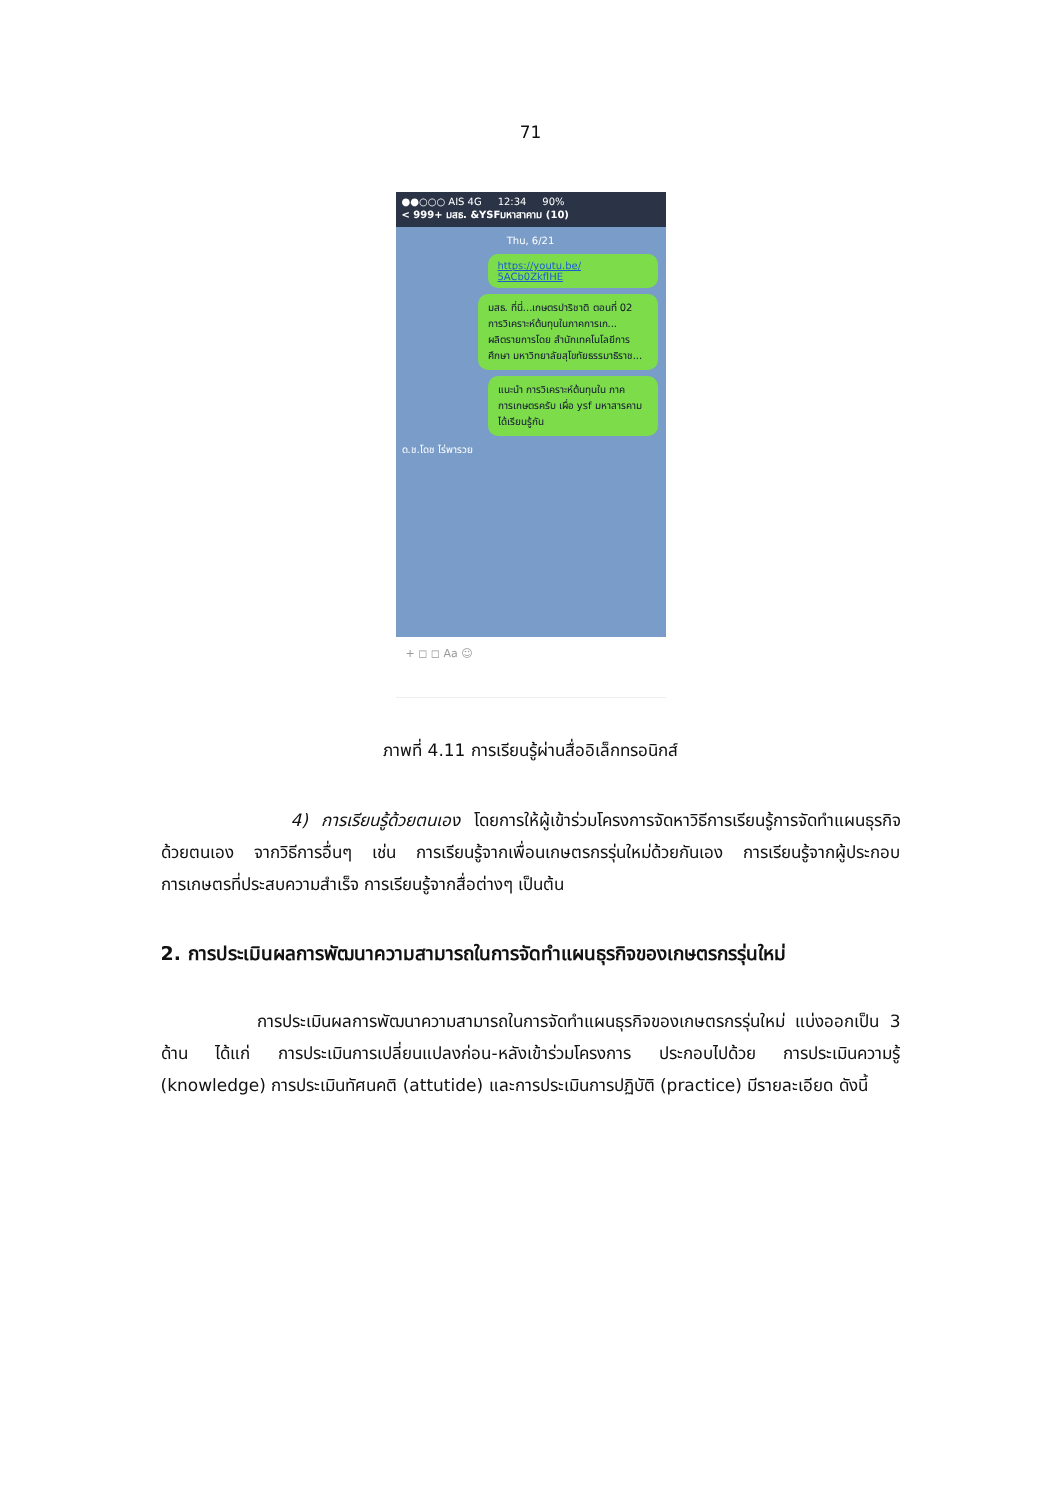71
●●○○○ AIS 4G 12:34 90%
< 999+ มสธ. &YSFมหาสาคาม (10)
Thu, 6/21
https://youtu.be/ 5ACb0ZkflHE
มสธ. ที่นี่...เกษตรปาริชาติ ตอนที่ 02 การวิเคราะห์ต้นทุนในภาคการเก...
ผลิตรายการโดย สำนักเทคโนโลยีการศึกษา มหาวิทยาลัยสุโขทัยธรรมาธิราช...
แนะนำ การวิเคราะห์ต้นทุนใน ภาคการเกษตรครับ เผื่อ ysf มหาสารคาม ได้เรียนรู้กัน
ด.ช.โดช ไร่พารวย
+ ◻ ◻ Aa ☺
ภาพที่ 4.11 การเรียนรู้ผ่านสื่ออิเล็กทรอนิกส์
4) การเรียนรู้ด้วยตนเอง โดยการให้ผู้เข้าร่วมโครงการจัดหาวิธีการเรียนรู้การจัดทำแผนธุรกิจด้วยตนเอง จากวิธีการอื่นๆ เช่น การเรียนรู้จากเพื่อนเกษตรกรรุ่นใหม่ด้วยกันเอง การเรียนรู้จากผู้ประกอบการเกษตรที่ประสบความสำเร็จ การเรียนรู้จากสื่อต่างๆ เป็นต้น
2. การประเมินผลการพัฒนาความสามารถในการจัดทำแผนธุรกิจของเกษตรกรรุ่นใหม่
การประเมินผลการพัฒนาความสามารถในการจัดทำแผนธุรกิจของเกษตรกรรุ่นใหม่ แบ่งออกเป็น 3 ด้าน ได้แก่ การประเมินการเปลี่ยนแปลงก่อน-หลังเข้าร่วมโครงการ ประกอบไปด้วย การประเมินความรู้ (knowledge) การประเมินทัศนคติ (attutide) และการประเมินการปฏิบัติ (practice) มีรายละเอียด ดังนี้